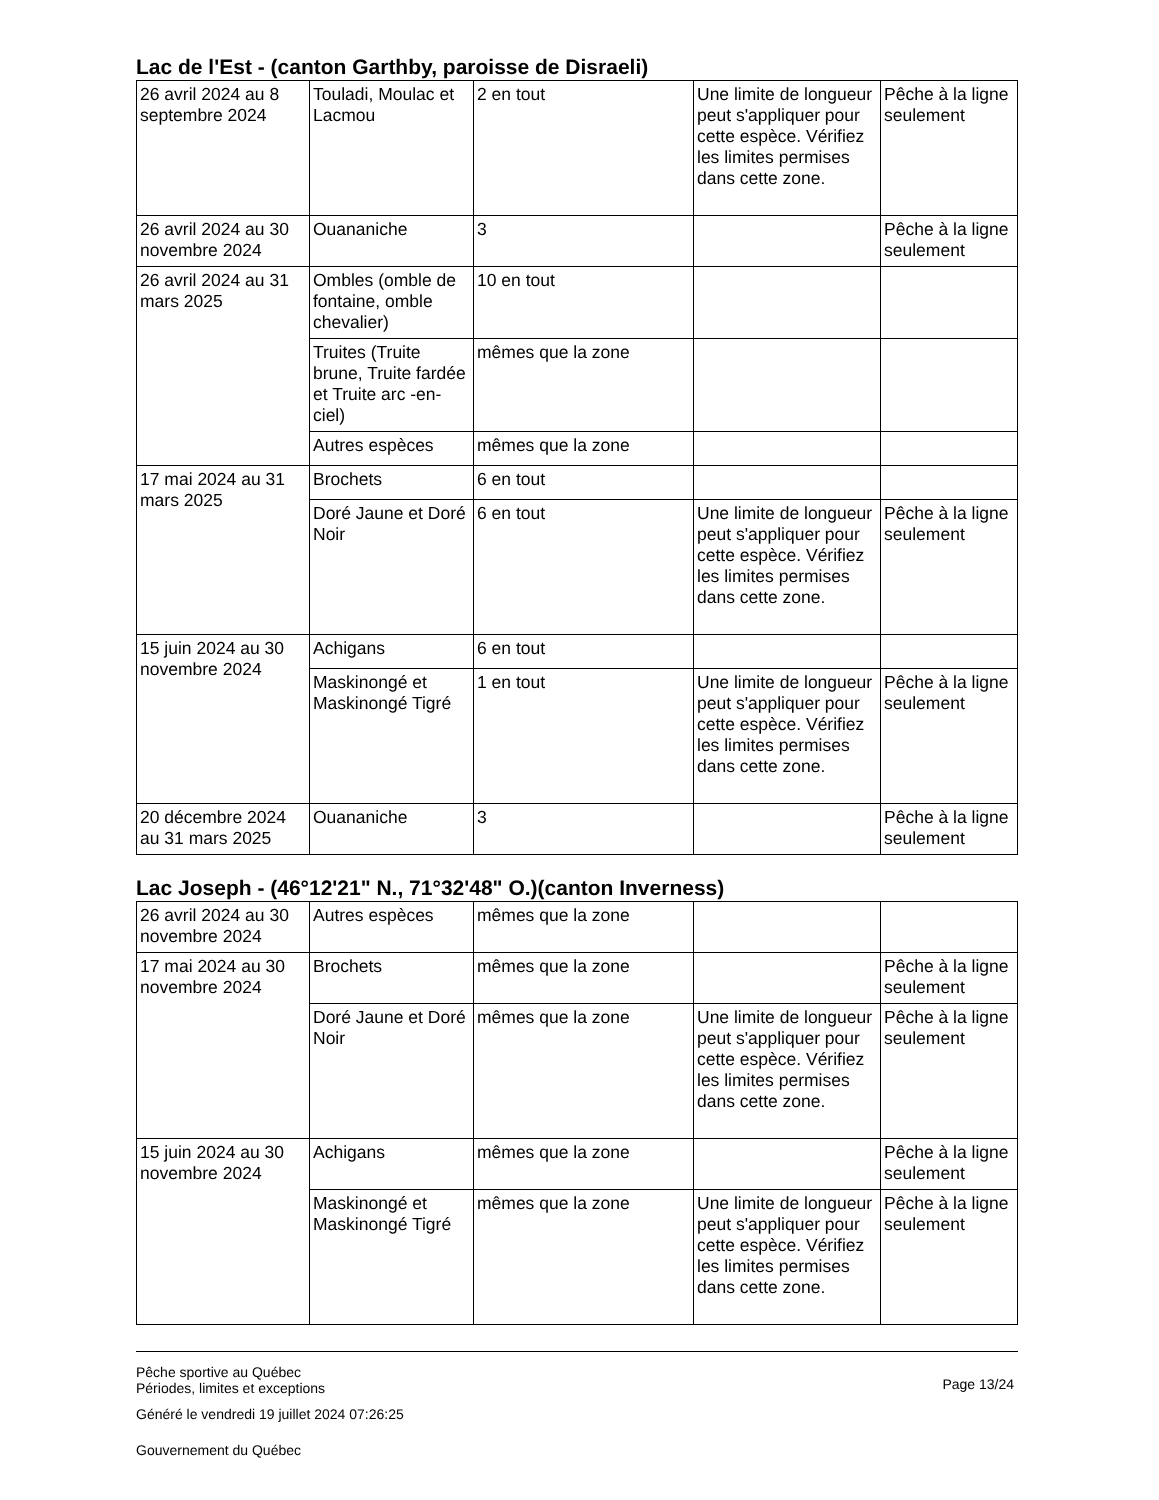Lac de l'Est - (canton Garthby, paroisse de Disraeli)
| 26 avril 2024 au 8 septembre 2024 | Touladi, Moulac et Lacmou | 2 en tout | Une limite de longueur peut s'appliquer pour cette espèce. Vérifiez les limites permises dans cette zone. | Pêche à la ligne seulement |
| 26 avril 2024 au 30 novembre 2024 | Ouananiche | 3 | | Pêche à la ligne seulement |
| 26 avril 2024 au 31 mars 2025 | Ombles (omble de fontaine, omble chevalier) | 10 en tout | | |
| | Truites (Truite brune, Truite fardée et Truite arc -en-ciel) | mêmes que la zone | | |
| | Autres espèces | mêmes que la zone | | |
| 17 mai 2024 au 31 mars 2025 | Brochets | 6 en tout | | |
| | Doré Jaune et Doré Noir | 6 en tout | Une limite de longueur peut s'appliquer pour cette espèce. Vérifiez les limites permises dans cette zone. | Pêche à la ligne seulement |
| 15 juin 2024 au 30 novembre 2024 | Achigans | 6 en tout | | |
| | Maskinongé et Maskinongé Tigré | 1 en tout | Une limite de longueur peut s'appliquer pour cette espèce. Vérifiez les limites permises dans cette zone. | Pêche à la ligne seulement |
| 20 décembre 2024 au 31 mars 2025 | Ouananiche | 3 | | Pêche à la ligne seulement |
Lac Joseph - (46°12'21" N., 71°32'48" O.)(canton Inverness)
| 26 avril 2024 au 30 novembre 2024 | Autres espèces | mêmes que la zone | | |
| 17 mai 2024 au 30 novembre 2024 | Brochets | mêmes que la zone | | Pêche à la ligne seulement |
| | Doré Jaune et Doré Noir | mêmes que la zone | Une limite de longueur peut s'appliquer pour cette espèce. Vérifiez les limites permises dans cette zone. | Pêche à la ligne seulement |
| 15 juin 2024 au 30 novembre 2024 | Achigans | mêmes que la zone | | Pêche à la ligne seulement |
| | Maskinongé et Maskinongé Tigré | mêmes que la zone | Une limite de longueur peut s'appliquer pour cette espèce. Vérifiez les limites permises dans cette zone. | Pêche à la ligne seulement |
Pêche sportive au Québec
Périodes, limites et exceptions
Généré le vendredi 19 juillet 2024 07:26:25
Gouvernement du Québec
Page 13/24